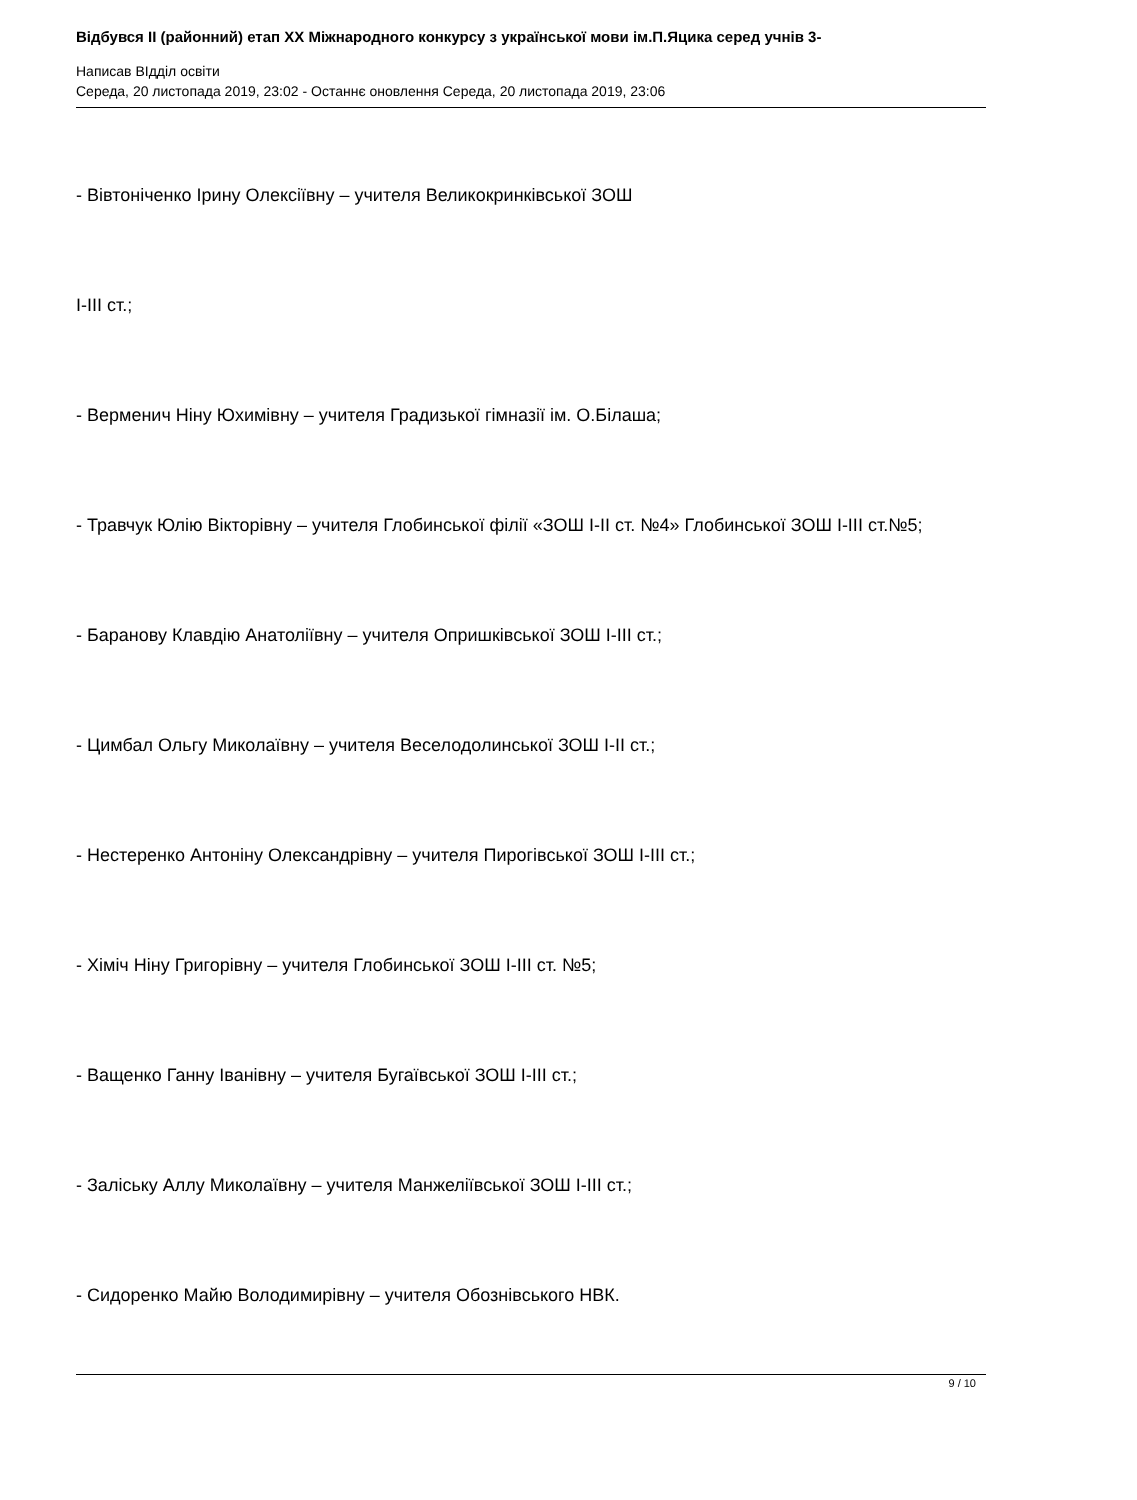Відбувся II (районний) етап XX Міжнародного конкурсу з української мови ім.П.Яцика серед учнів 3-
Написав ВІдділ освіти
Середа, 20 листопада 2019, 23:02 - Останнє оновлення Середа, 20 листопада 2019, 23:06
- Вівтоніченко Ірину Олексіївну – учителя Великокринківської ЗОШ
I-III ст.;
- Верменич Ніну Юхимівну – учителя Градизької гімназії ім. О.Білаша;
- Травчук Юлію Вікторівну – учителя Глобинської філії «ЗОШ І-ІІ ст. №4» Глобинської ЗОШ І-ІІІ ст.№5;
- Баранову Клавдію Анатоліївну – учителя Опришківської ЗОШ I-III ст.;
- Цимбал Ольгу Миколаївну – учителя Веселодолинської ЗОШ I-II ст.;
- Нестеренко Антоніну Олександрівну – учителя Пирогівської ЗОШ I-III ст.;
- Хіміч Ніну Григорівну – учителя Глобинської ЗОШ І-ІІІ ст. №5;
- Ващенко Ганну Іванівну – учителя Бугаївської ЗОШ І-ІІІ ст.;
- Заліську Аллу Миколаївну – учителя Манжеліївської ЗОШ I-III ст.;
- Сидоренко Майю Володимирівну – учителя Обознівського НВК.
9 / 10